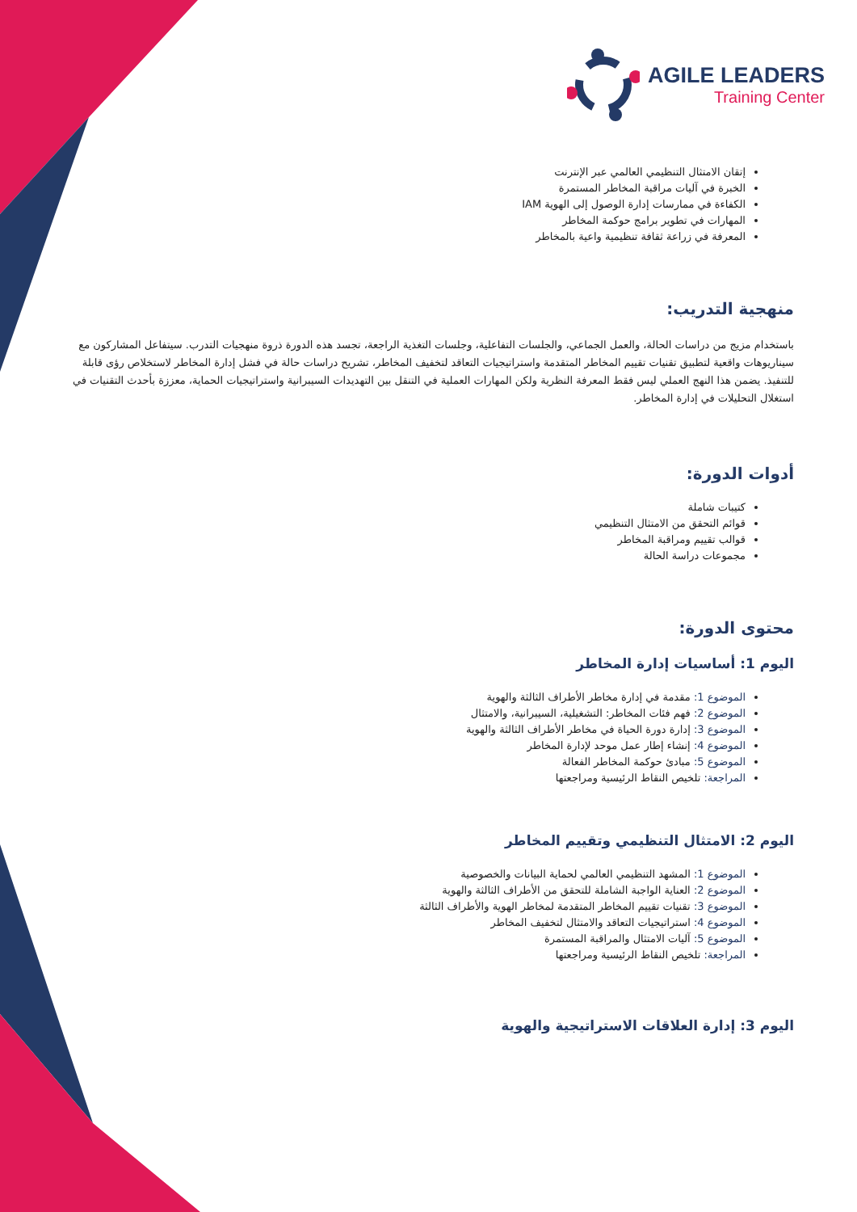AGILE LEADERS
Training Center
إتقان الامتثال التنظيمي العالمي عبر الإنترنت
الخبرة في آليات مراقبة المخاطر المستمرة
الكفاءة في ممارسات إدارة الوصول إلى الهوية IAM
المهارات في تطوير برامج حوكمة المخاطر
المعرفة في زراعة ثقافة تنظيمية واعية بالمخاطر
منهجية التدريب:
باستخدام مزيج من دراسات الحالة، والعمل الجماعي، والجلسات التفاعلية، وجلسات التغذية الراجعة، تجسد هذه الدورة ذروة منهجيات التدرب. سيتفاعل المشاركون مع سيناريوهات واقعية لتطبيق تقنيات تقييم المخاطر المتقدمة واستراتيجيات التعاقد لتخفيف المخاطر، تشريح دراسات حالة في فشل إدارة المخاطر لاستخلاص رؤى قابلة للتنفيذ. يضمن هذا النهج العملي ليس فقط المعرفة النظرية ولكن المهارات العملية في التنقل بين التهديدات السيبرانية واستراتيجيات الحماية، معززة بأحدث التقنيات في استغلال التحليلات في إدارة المخاطر.
أدوات الدورة:
كتيبات شاملة
قوائم التحقق من الامتثال التنظيمي
قوالب تقييم ومراقبة المخاطر
مجموعات دراسة الحالة
محتوى الدورة:
اليوم 1: أساسيات إدارة المخاطر
الموضوع 1: مقدمة في إدارة مخاطر الأطراف الثالثة والهوية
الموضوع 2: فهم فئات المخاطر: التشغيلية، السيبرانية، والامتثال
الموضوع 3: إدارة دورة الحياة في مخاطر الأطراف الثالثة والهوية
الموضوع 4: إنشاء إطار عمل موحد لإدارة المخاطر
الموضوع 5: مبادئ حوكمة المخاطر الفعالة
المراجعة: تلخيص النقاط الرئيسية ومراجعتها
اليوم 2: الامتثال التنظيمي وتقييم المخاطر
الموضوع 1: المشهد التنظيمي العالمي لحماية البيانات والخصوصية
الموضوع 2: العناية الواجبة الشاملة للتحقق من الأطراف الثالثة والهوية
الموضوع 3: تقنيات تقييم المخاطر المتقدمة لمخاطر الهوية والأطراف الثالثة
الموضوع 4: استراتيجيات التعاقد والامتثال لتخفيف المخاطر
الموضوع 5: آليات الامتثال والمراقبة المستمرة
المراجعة: تلخيص النقاط الرئيسية ومراجعتها
اليوم 3: إدارة العلاقات الاستراتيجية والهوية